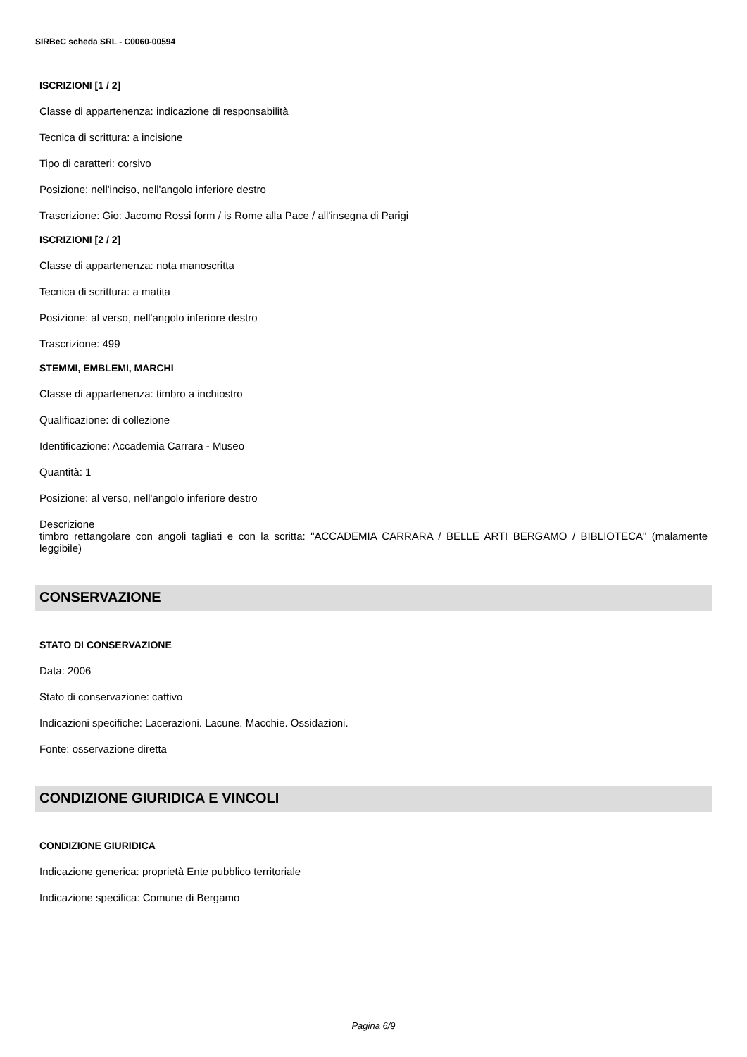SIRBeC scheda SRL - C0060-00594
ISCRIZIONI [1 / 2]
Classe di appartenenza: indicazione di responsabilità
Tecnica di scrittura: a incisione
Tipo di caratteri: corsivo
Posizione: nell'inciso, nell'angolo inferiore destro
Trascrizione: Gio: Jacomo Rossi form / is Rome alla Pace / all'insegna di Parigi
ISCRIZIONI [2 / 2]
Classe di appartenenza: nota manoscritta
Tecnica di scrittura: a matita
Posizione: al verso, nell'angolo inferiore destro
Trascrizione: 499
STEMMI, EMBLEMI, MARCHI
Classe di appartenenza: timbro a inchiostro
Qualificazione: di collezione
Identificazione: Accademia Carrara - Museo
Quantità: 1
Posizione: al verso, nell'angolo inferiore destro
Descrizione
timbro rettangolare con angoli tagliati e con la scritta: "ACCADEMIA CARRARA / BELLE ARTI BERGAMO / BIBLIOTECA" (malamente leggibile)
CONSERVAZIONE
STATO DI CONSERVAZIONE
Data: 2006
Stato di conservazione: cattivo
Indicazioni specifiche: Lacerazioni. Lacune. Macchie. Ossidazioni.
Fonte: osservazione diretta
CONDIZIONE GIURIDICA E VINCOLI
CONDIZIONE GIURIDICA
Indicazione generica: proprietà Ente pubblico territoriale
Indicazione specifica: Comune di Bergamo
Pagina 6/9